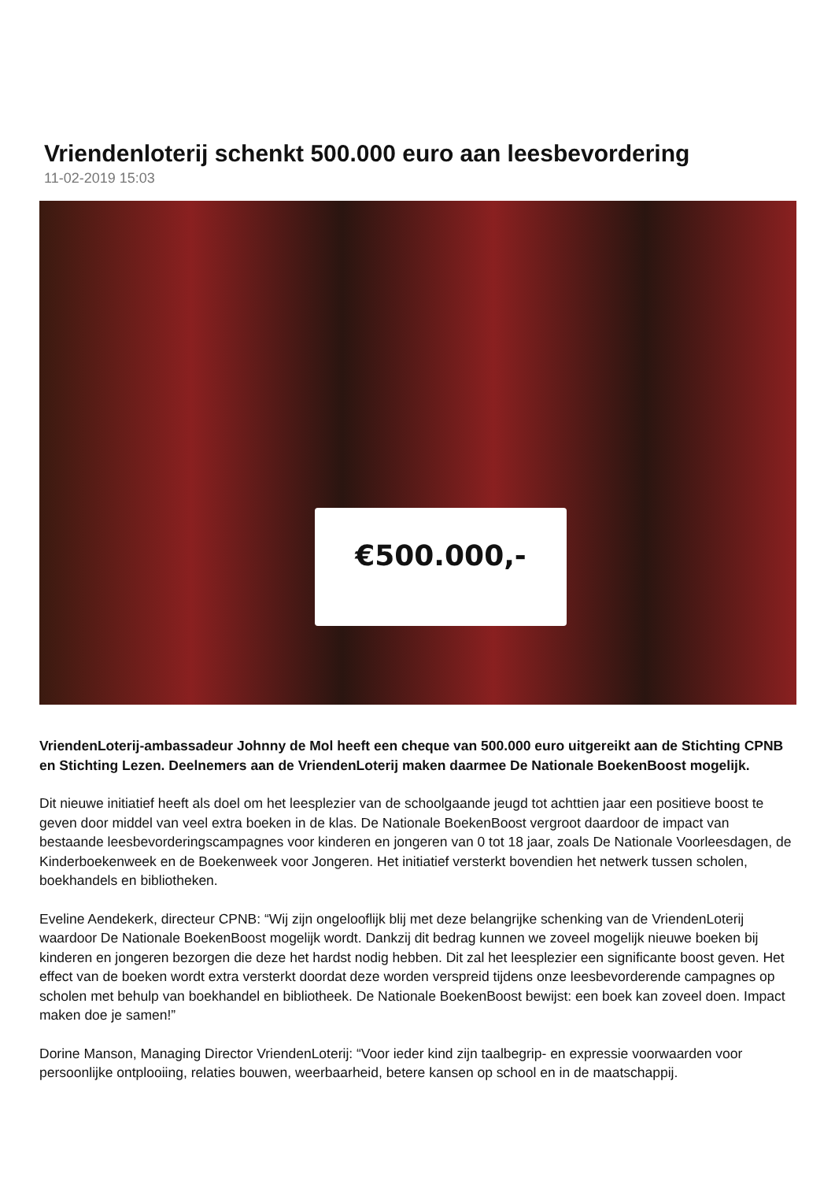Vriendenloterij schenkt 500.000 euro aan leesbevordering
11-02-2019 15:03
€500.000,-
VriendenLoterij-ambassadeur Johnny de Mol heeft een cheque van 500.000 euro uitgereikt aan de Stichting CPNB en Stichting Lezen. Deelnemers aan de VriendenLoterij maken daarmee De Nationale BoekenBoost mogelijk.
Dit nieuwe initiatief heeft als doel om het leesplezier van de schoolgaande jeugd tot achttien jaar een positieve boost te geven door middel van veel extra boeken in de klas. De Nationale BoekenBoost vergroot daardoor de impact van bestaande leesbevorderingscampagnes voor kinderen en jongeren van 0 tot 18 jaar, zoals De Nationale Voorleesdagen, de Kinderboekenweek en de Boekenweek voor Jongeren. Het initiatief versterkt bovendien het netwerk tussen scholen, boekhandels en bibliotheken.
Eveline Aendekerk, directeur CPNB: “Wij zijn ongelooflijk blij met deze belangrijke schenking van de VriendenLoterij waardoor De Nationale BoekenBoost mogelijk wordt. Dankzij dit bedrag kunnen we zoveel mogelijk nieuwe boeken bij kinderen en jongeren bezorgen die deze het hardst nodig hebben. Dit zal het leesplezier een significante boost geven. Het effect van de boeken wordt extra versterkt doordat deze worden verspreid tijdens onze leesbevorderende campagnes op scholen met behulp van boekhandel en bibliotheek. De Nationale BoekenBoost bewijst: een boek kan zoveel doen. Impact maken doe je samen!”
Dorine Manson, Managing Director VriendenLoterij: “Voor ieder kind zijn taalbegrip- en expressie voorwaarden voor persoonlijke ontplooiing, relaties bouwen, weerbaarheid, betere kansen op school en in de maatschappij.